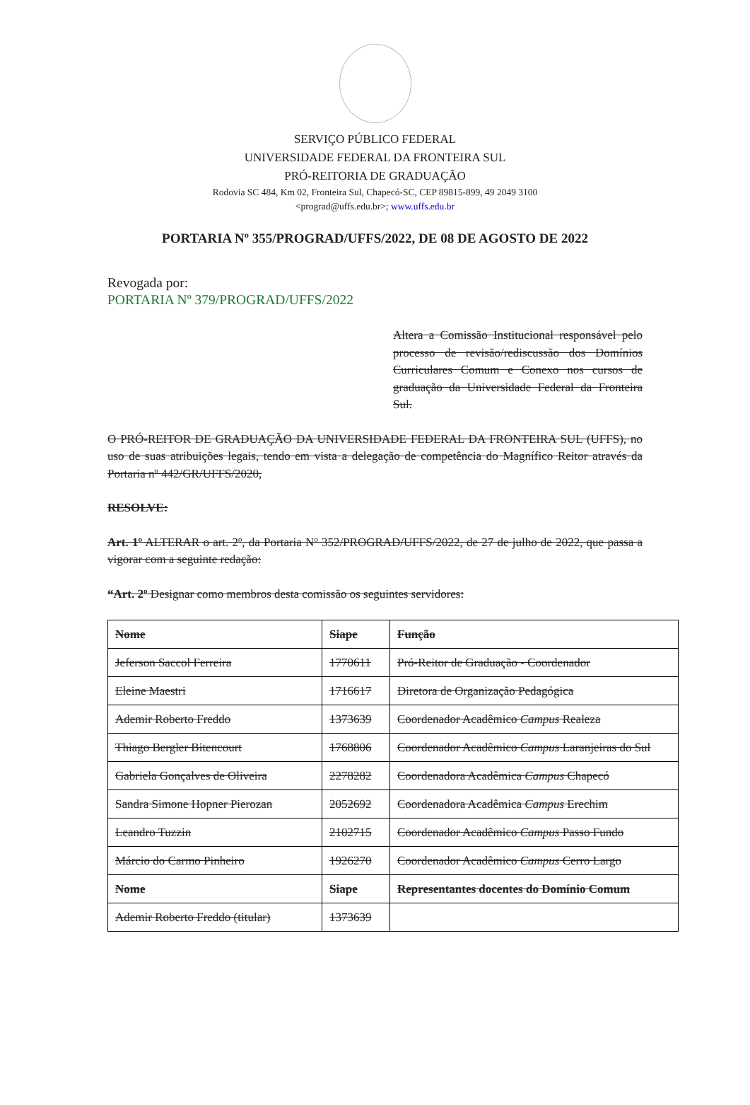SERVIÇO PÚBLICO FEDERAL
UNIVERSIDADE FEDERAL DA FRONTEIRA SUL
PRÓ-REITORIA DE GRADUAÇÃO
Rodovia SC 484, Km 02, Fronteira Sul, Chapecó-SC, CEP 89815-899, 49 2049 3100
<prograd@uffs.edu.br>; www.uffs.edu.br
PORTARIA Nº 355/PROGRAD/UFFS/2022, DE 08 DE AGOSTO DE 2022
Revogada por:
PORTARIA Nº 379/PROGRAD/UFFS/2022
Altera a Comissão Institucional responsável pelo processo de revisão/rediscussão dos Domínios Curriculares Comum e Conexo nos cursos de graduação da Universidade Federal da Fronteira Sul.
O PRÓ-REITOR DE GRADUAÇÃO DA UNIVERSIDADE FEDERAL DA FRONTEIRA SUL (UFFS), no uso de suas atribuições legais, tendo em vista a delegação de competência do Magnífico Reitor através da Portaria nº 442/GR/UFFS/2020,
RESOLVE:
Art. 1º ALTERAR o art. 2º, da Portaria Nº 352/PROGRAD/UFFS/2022, de 27 de julho de 2022, que passa a vigorar com a seguinte redação:
“Art. 2º Designar como membros desta comissão os seguintes servidores:
| Nome | Siape | Função |
| Jeferson Saccol Ferreira | 1770611 | Pró-Reitor de Graduação - Coordenador |
| Eleine Maestri | 1716617 | Diretora de Organização Pedagógica |
| Ademir Roberto Freddo | 1373639 | Coordenador Acadêmico Campus Realeza |
| Thiago Bergler Bitencourt | 1768806 | Coordenador Acadêmico Campus Laranjeiras do Sul |
| Gabriela Gonçalves de Oliveira | 2278282 | Coordenadora Acadêmica Campus Chapecó |
| Sandra Simone Hopner Pierozan | 2052692 | Coordenadora Acadêmica Campus Erechim |
| Leandro Tuzzin | 2102715 | Coordenador Acadêmico Campus Passo Fundo |
| Márcio do Carmo Pinheiro | 1926270 | Coordenador Acadêmico Campus Cerro Largo |
| Nome | Siape | Representantes docentes do Domínio Comum |
| Ademir Roberto Freddo (titular) | 1373639 | |